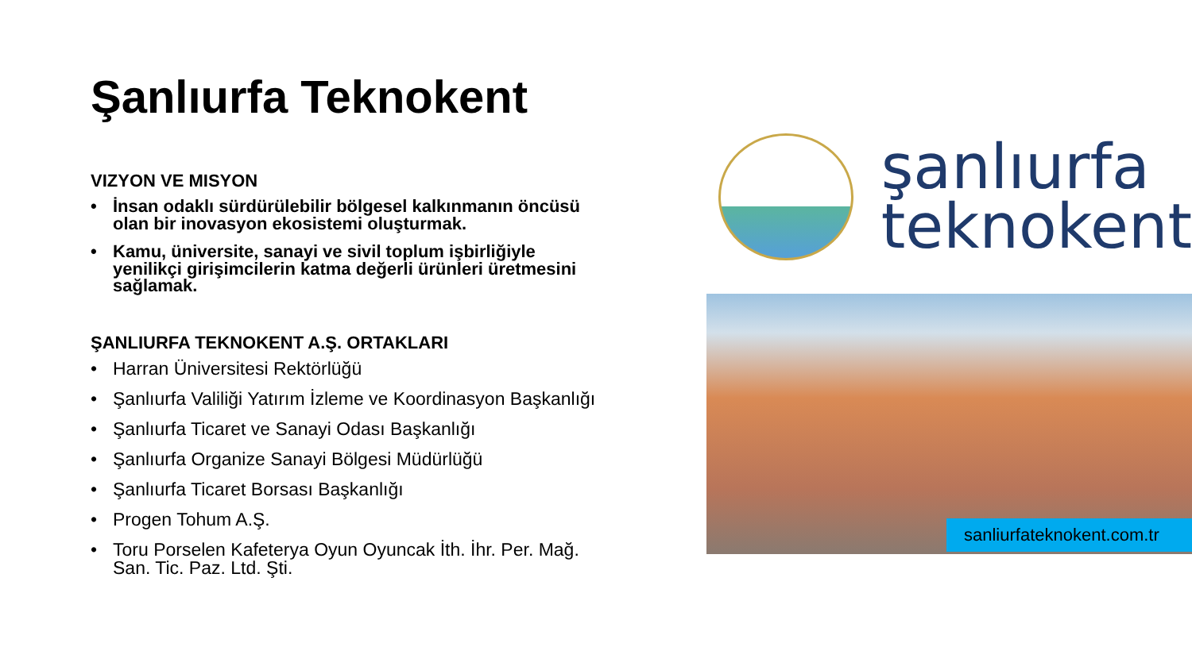Şanlıurfa Teknokent
VIZYON VE MISYON
İnsan odaklı sürdürülebilir bölgesel kalkınmanın öncüsü olan bir inovasyon ekosistemi oluşturmak.
Kamu, üniversite, sanayi ve sivil toplum işbirliğiyle yenilikçi girişimcilerin katma değerli ürünleri üretmesini sağlamak.
ŞANLIURFA TEKNOKENT A.Ş. ORTAKLARI
Harran Üniversitesi Rektörlüğü
Şanlıurfa Valiliği Yatırım İzleme ve Koordinasyon Başkanlığı
Şanlıurfa Ticaret ve Sanayi Odası Başkanlığı
Şanlıurfa Organize Sanayi Bölgesi Müdürlüğü
Şanlıurfa Ticaret Borsası Başkanlığı
Progen Tohum A.Ş.
Toru Porselen Kafeterya Oyun Oyuncak İth. İhr. Per. Mağ. San. Tic. Paz. Ltd. Şti.
şanlıurfa
teknokent
sanliurfateknokent.com.tr